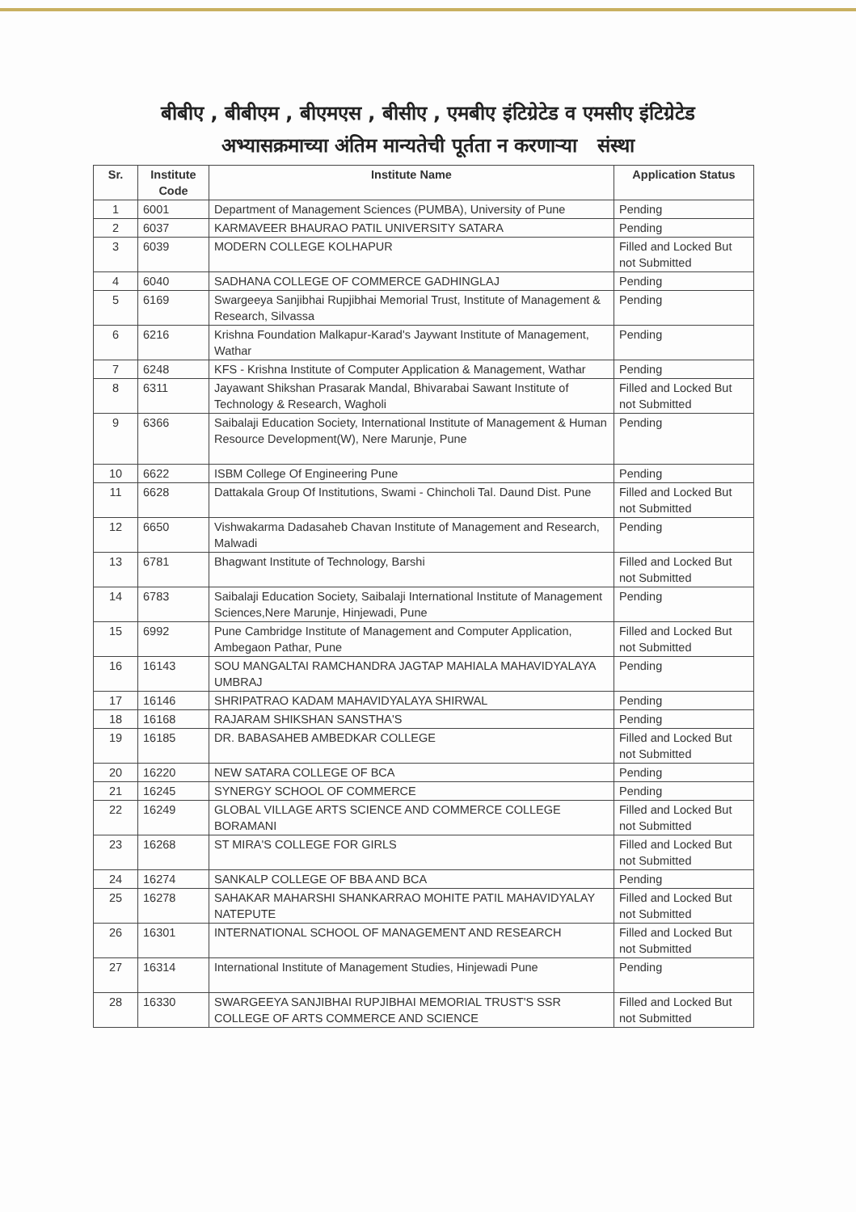बीबीए , बीबीएम , बीएमएस , बीसीए , एमबीए इंटिग्रेटेड व एमसीए इंटिग्रेटेड
अभ्यासक्रमाच्या अंतिम मान्यतेची पूर्तता न करणाऱ्या संस्था
| Sr. | Institute Code | Institute Name | Application Status |
| --- | --- | --- | --- |
| 1 | 6001 | Department of Management Sciences (PUMBA), University of Pune | Pending |
| 2 | 6037 | KARMAVEER BHAURAO PATIL UNIVERSITY SATARA | Pending |
| 3 | 6039 | MODERN COLLEGE KOLHAPUR | Filled and Locked But not Submitted |
| 4 | 6040 | SADHANA COLLEGE OF COMMERCE GADHINGLAJ | Pending |
| 5 | 6169 | Swargeeya Sanjibhai Rupjibhai Memorial Trust, Institute of Management & Research, Silvassa | Pending |
| 6 | 6216 | Krishna Foundation Malkapur-Karad's Jaywant Institute of Management, Wathar | Pending |
| 7 | 6248 | KFS - Krishna Institute of Computer Application & Management, Wathar | Pending |
| 8 | 6311 | Jayawant Shikshan Prasarak Mandal, Bhivarabai Sawant Institute of Technology & Research, Wagholi | Filled and Locked But not Submitted |
| 9 | 6366 | Saibalaji Education Society, International Institute of Management & Human Resource Development(W), Nere Marunje, Pune | Pending |
| 10 | 6622 | ISBM College Of Engineering Pune | Pending |
| 11 | 6628 | Dattakala Group Of Institutions, Swami - Chincholi Tal. Daund Dist. Pune | Filled and Locked But not Submitted |
| 12 | 6650 | Vishwakarma Dadasaheb Chavan Institute of Management and Research, Malwadi | Pending |
| 13 | 6781 | Bhagwant Institute of Technology, Barshi | Filled and Locked But not Submitted |
| 14 | 6783 | Saibalaji Education Society, Saibalaji International Institute of Management Sciences,Nere Marunje, Hinjewadi, Pune | Pending |
| 15 | 6992 | Pune Cambridge Institute of Management and Computer Application, Ambegaon Pathar, Pune | Filled and Locked But not Submitted |
| 16 | 16143 | SOU MANGALTAI RAMCHANDRA JAGTAP MAHIALA MAHAVIDYALAYA UMBRAJ | Pending |
| 17 | 16146 | SHRIPATRAO KADAM MAHAVIDYALAYA SHIRWAL | Pending |
| 18 | 16168 | RAJARAM SHIKSHAN SANSTHA'S | Pending |
| 19 | 16185 | DR. BABASAHEB AMBEDKAR COLLEGE | Filled and Locked But not Submitted |
| 20 | 16220 | NEW SATARA COLLEGE OF BCA | Pending |
| 21 | 16245 | SYNERGY SCHOOL OF COMMERCE | Pending |
| 22 | 16249 | GLOBAL VILLAGE ARTS SCIENCE AND COMMERCE COLLEGE BORAMANI | Filled and Locked But not Submitted |
| 23 | 16268 | ST MIRA'S COLLEGE FOR GIRLS | Filled and Locked But not Submitted |
| 24 | 16274 | SANKALP COLLEGE OF BBA AND BCA | Pending |
| 25 | 16278 | SAHAKAR MAHARSHI SHANKARRAO MOHITE PATIL MAHAVIDYALAY NATEPUTE | Filled and Locked But not Submitted |
| 26 | 16301 | INTERNATIONAL SCHOOL OF MANAGEMENT AND RESEARCH | Filled and Locked But not Submitted |
| 27 | 16314 | International Institute of Management Studies, Hinjewadi Pune | Pending |
| 28 | 16330 | SWARGEEYA SANJIBHAI RUPJIBHAI MEMORIAL TRUST'S SSR COLLEGE OF ARTS COMMERCE AND SCIENCE | Filled and Locked But not Submitted |